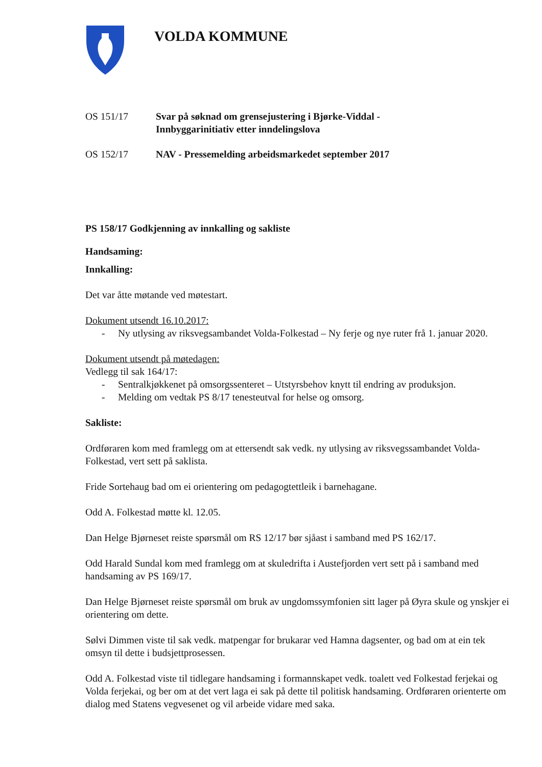VOLDA KOMMUNE
OS 151/17 Svar på søknad om grensejustering i Bjørke-Viddal -
Innbyggarinitiativ etter inndelingslova
OS 152/17 NAV - Pressemelding arbeidsmarkedet september 2017
PS 158/17 Godkjenning av innkalling og sakliste
Handsaming:
Innkalling:
Det var åtte møtande ved møtestart.
Dokument utsendt 16.10.2017:
- Ny utlysing av riksvegsambandet Volda-Folkestad – Ny ferje og nye ruter frå 1. januar 2020.
Dokument utsendt på møtedagen:
Vedlegg til sak 164/17:
- Sentralkjøkkenet på omsorgssenteret – Utstyrsbehov knytt til endring av produksjon.
- Melding om vedtak PS 8/17 tenesteutval for helse og omsorg.
Sakliste:
Ordføraren kom med framlegg om at ettersendt sak vedk. ny utlysing av riksvegssambandet Volda-Folkestad, vert sett på saklista.
Fride Sortehaug bad om ei orientering om pedagogtettleik i barnehagane.
Odd A. Folkestad møtte kl. 12.05.
Dan Helge Bjørneset reiste spørsmål om RS 12/17 bør sjåast i samband med PS 162/17.
Odd Harald Sundal kom med framlegg om at skuledrifta i Austefjorden vert sett på i samband med handsaming av PS 169/17.
Dan Helge Bjørneset reiste spørsmål om bruk av ungdomssymfonien sitt lager på Øyra skule og ynskjer ei orientering om dette.
Sølvi Dimmen viste til sak vedk. matpengar for brukarar ved Hamna dagsenter, og bad om at ein tek omsyn til dette i budsjettprosessen.
Odd A. Folkestad viste til tidlegare handsaming i formannskapet vedk. toalett ved Folkestad ferjekai og Volda ferjekai, og ber om at det vert laga ei sak på dette til politisk handsaming. Ordføraren orienterte om dialog med Statens vegvesenet og vil arbeide vidare med saka.